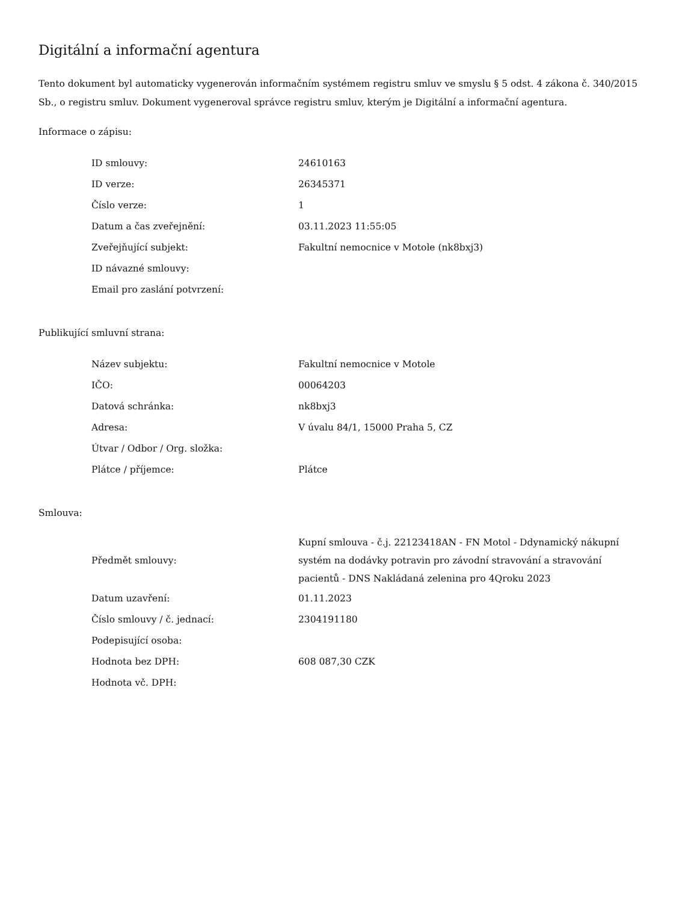Digitální a informační agentura
Tento dokument byl automaticky vygenerován informačním systémem registru smluv ve smyslu § 5 odst. 4 zákona č. 340/2015 Sb., o registru smluv. Dokument vygeneroval správce registru smluv, kterým je Digitální a informační agentura.
Informace o zápisu:
| ID smlouvy: | 24610163 |
| ID verze: | 26345371 |
| Číslo verze: | 1 |
| Datum a čas zveřejnění: | 03.11.2023 11:55:05 |
| Zveřejňující subjekt: | Fakultní nemocnice v Motole (nk8bxj3) |
| ID návazné smlouvy: | |
| Email pro zaslání potvrzení: | |
Publikující smluvní strana:
| Název subjektu: | Fakultní nemocnice v Motole |
| IČO: | 00064203 |
| Datová schránka: | nk8bxj3 |
| Adresa: | V úvalu 84/1, 15000 Praha 5, CZ |
| Útvar / Odbor / Org. složka: | |
| Plátce / příjemce: | Plátce |
Smlouva:
| Předmět smlouvy: | Kupní smlouva - č.j. 22123418AN - FN Motol - Ddynamický nákupní systém na dodávky potravin pro závodní stravování a stravování pacientů - DNS Nakládaná zelenina pro 4Qroku 2023 |
| Datum uzavření: | 01.11.2023 |
| Číslo smlouvy / č. jednací: | 2304191180 |
| Podepisující osoba: | |
| Hodnota bez DPH: | 608 087,30 CZK |
| Hodnota vč. DPH: | |